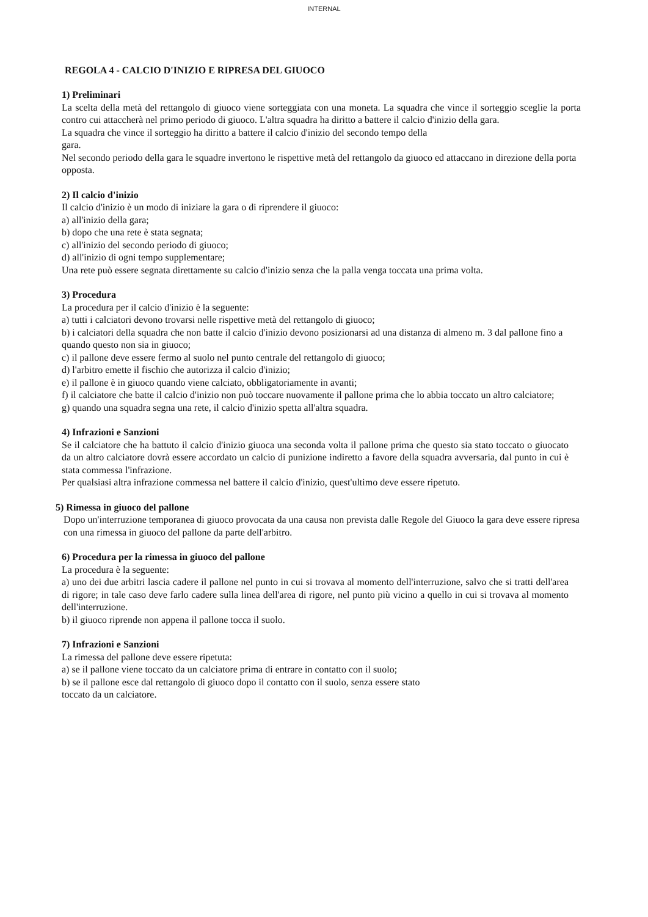INTERNAL
REGOLA 4 - CALCIO D'INIZIO E RIPRESA DEL GIUOCO
1) Preliminari
La scelta della metà del rettangolo di giuoco viene sorteggiata con una moneta. La squadra che vince il sorteggio sceglie la porta contro cui attaccherà nel primo periodo di giuoco. L'altra squadra ha diritto a battere il calcio d'inizio della gara.
La squadra che vince il sorteggio ha diritto a battere il calcio d'inizio del secondo tempo della
gara.
Nel secondo periodo della gara le squadre invertono le rispettive metà del rettangolo da giuoco ed attaccano in direzione della porta opposta.
2) Il calcio d'inizio
Il calcio d'inizio è un modo di iniziare la gara o di riprendere il giuoco:
a) all'inizio della gara;
b) dopo che una rete è stata segnata;
c) all'inizio del secondo periodo di giuoco;
d) all'inizio di ogni tempo supplementare;
Una rete può essere segnata direttamente su calcio d'inizio senza che la palla venga toccata una prima volta.
3) Procedura
La procedura per il calcio d'inizio è la seguente:
a) tutti i calciatori devono trovarsi nelle rispettive metà del rettangolo di giuoco;
b) i calciatori della squadra che non batte il calcio d'inizio devono posizionarsi ad una distanza di almeno m. 3 dal pallone fino a quando questo non sia in giuoco;
c) il pallone deve essere fermo al suolo nel punto centrale del rettangolo di giuoco;
d) l'arbitro emette il fischio che autorizza il calcio d'inizio;
e) il pallone è in giuoco quando viene calciato, obbligatoriamente in avanti;
f) il calciatore che batte il calcio d'inizio non può toccare nuovamente il pallone prima che lo abbia toccato un altro calciatore;
g) quando una squadra segna una rete, il calcio d'inizio spetta all'altra squadra.
4) Infrazioni e Sanzioni
Se il calciatore che ha battuto il calcio d'inizio giuoca una seconda volta il pallone prima che questo sia stato toccato o giuocato da un altro calciatore dovrà essere accordato un calcio di punizione indiretto a favore della squadra avversaria, dal punto in cui è stata commessa l'infrazione.
Per qualsiasi altra infrazione commessa nel battere il calcio d'inizio, quest'ultimo deve essere ripetuto.
5) Rimessa in giuoco del pallone
Dopo un'interruzione temporanea di giuoco provocata da una causa non prevista dalle Regole del Giuoco la gara deve essere ripresa con una rimessa in giuoco del pallone da parte dell'arbitro.
6) Procedura per la rimessa in giuoco del pallone
La procedura è la seguente:
a) uno dei due arbitri lascia cadere il pallone nel punto in cui si trovava al momento dell'interruzione, salvo che si tratti dell'area di rigore; in tale caso deve farlo cadere sulla linea dell'area di rigore, nel punto più vicino a quello in cui si trovava al momento dell'interruzione.
b) il giuoco riprende non appena il pallone tocca il suolo.
7) Infrazioni e Sanzioni
La rimessa del pallone deve essere ripetuta:
a) se il pallone viene toccato da un calciatore prima di entrare in contatto con il suolo;
b) se il pallone esce dal rettangolo di giuoco dopo il contatto con il suolo, senza essere stato
toccato da un calciatore.